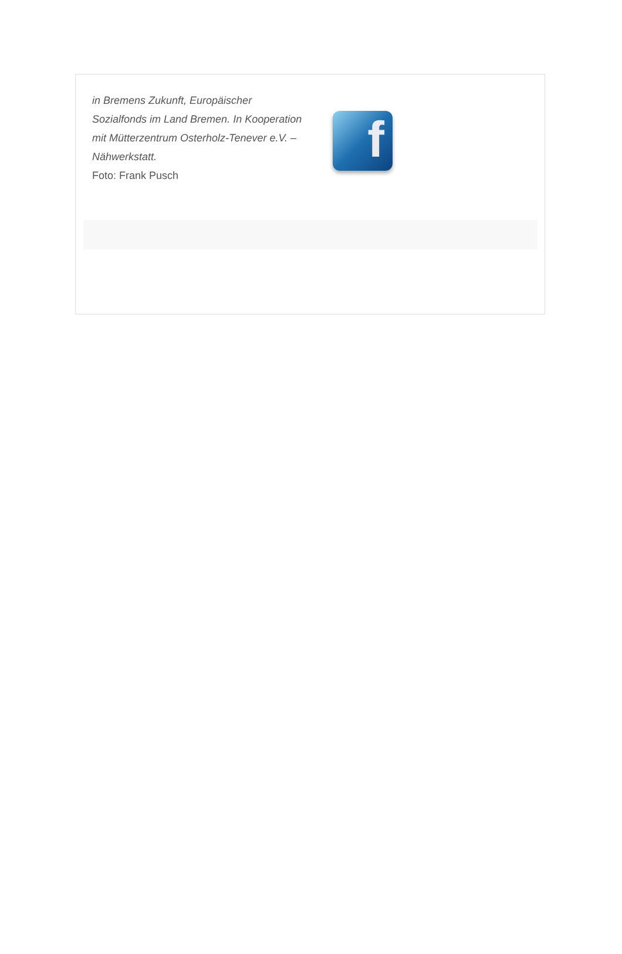in Bremens Zukunft, Europäischer Sozialfonds im Land Bremen. In Kooperation mit Mütterzentrum Osterholz-Tenever e.V. – Nähwerkstatt.
Foto: Frank Pusch
f